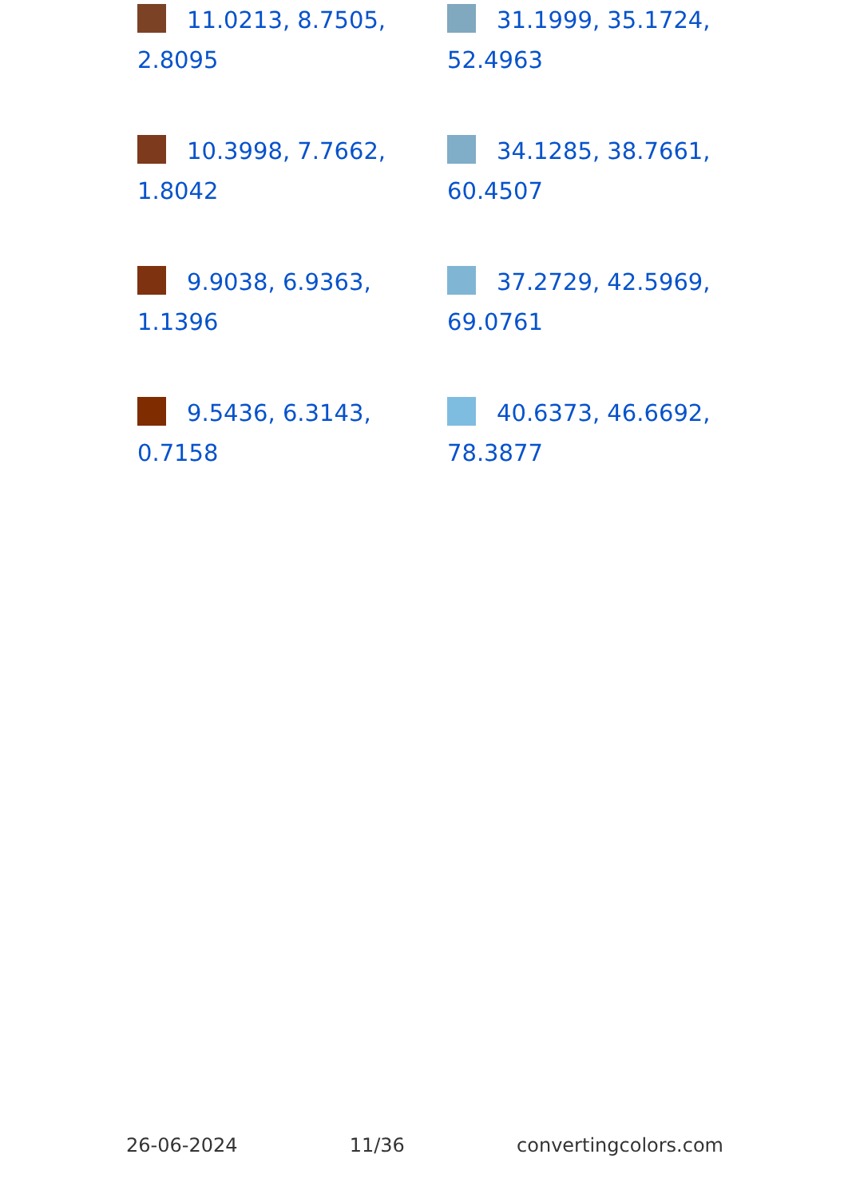11.0213, 8.7505, 2.8095
31.1999, 35.1724, 52.4963
10.3998, 7.7662, 1.8042
34.1285, 38.7661, 60.4507
9.9038, 6.9363, 1.1396
37.2729, 42.5969, 69.0761
9.5436, 6.3143, 0.7158
40.6373, 46.6692, 78.3877
26-06-2024 11/36 convertingcolors.com